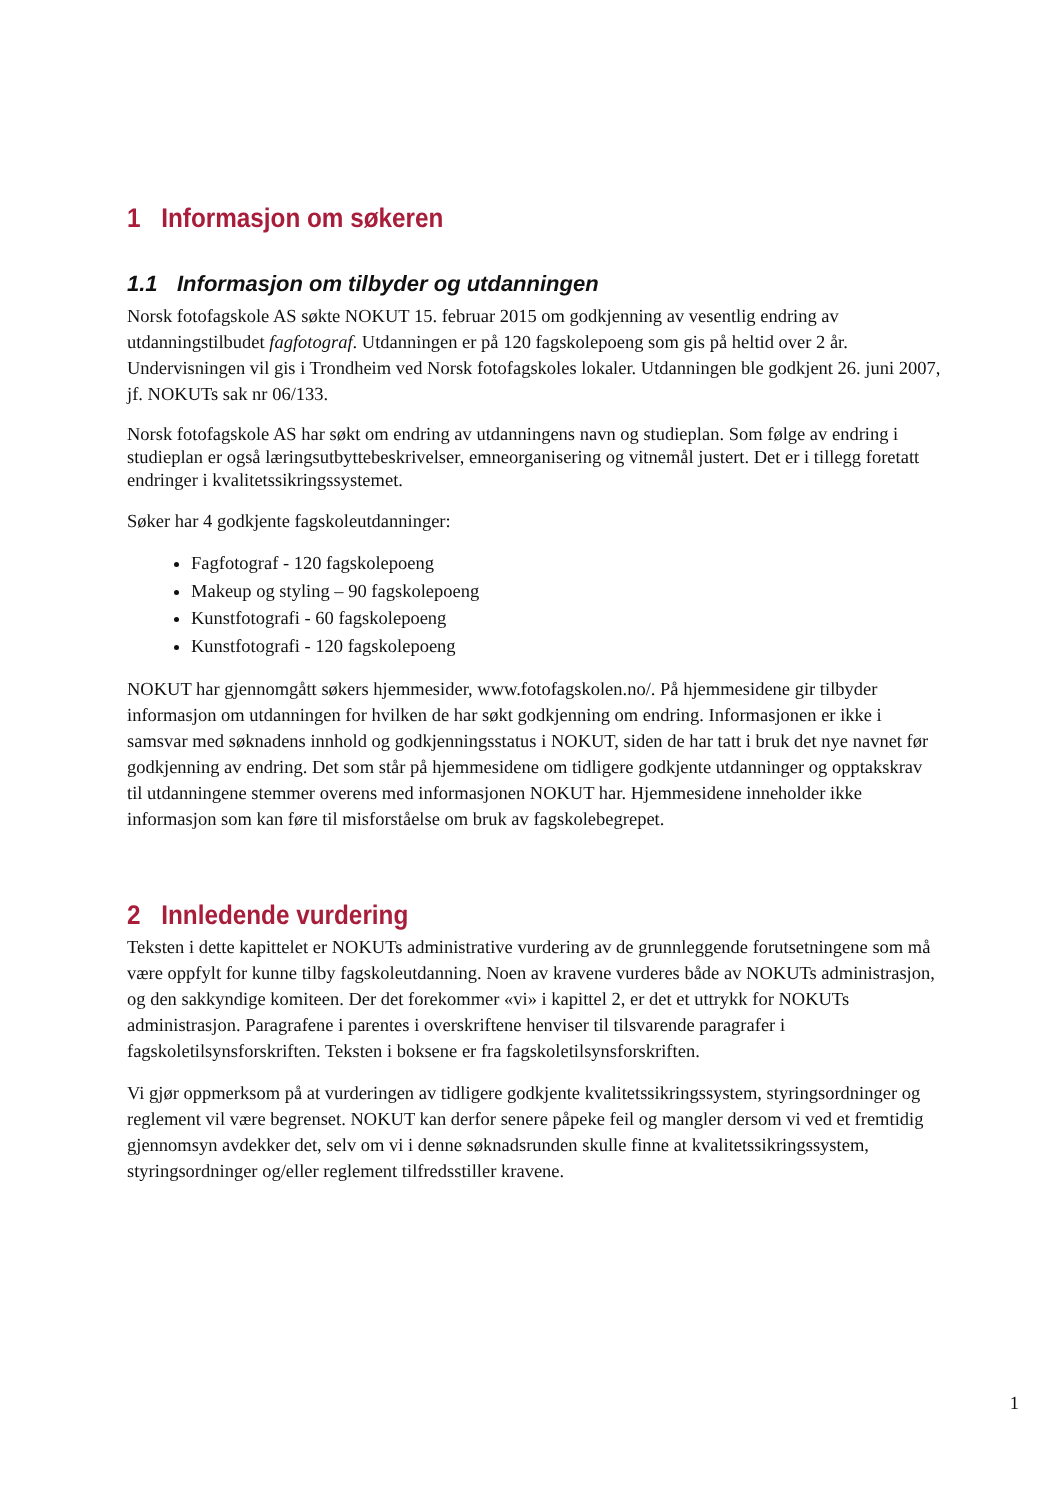1 Informasjon om søkeren
1.1 Informasjon om tilbyder og utdanningen
Norsk fotofagskole AS søkte NOKUT 15. februar 2015 om godkjenning av vesentlig endring av utdanningstilbudet fagfotograf. Utdanningen er på 120 fagskolepoeng som gis på heltid over 2 år. Undervisningen vil gis i Trondheim ved Norsk fotofagskoles lokaler. Utdanningen ble godkjent 26. juni 2007, jf. NOKUTs sak nr 06/133.
Norsk fotofagskole AS har søkt om endring av utdanningens navn og studieplan. Som følge av endring i studieplan er også læringsutbyttebeskrivelser, emneorganisering og vitnemål justert. Det er i tillegg foretatt endringer i kvalitetssikringssystemet.
Søker har 4 godkjente fagskoleutdanninger:
Fagfotograf - 120 fagskolepoeng
Makeup og styling – 90 fagskolepoeng
Kunstfotografi - 60 fagskolepoeng
Kunstfotografi - 120 fagskolepoeng
NOKUT har gjennomgått søkers hjemmesider, www.fotofagskolen.no/. På hjemmesidene gir tilbyder informasjon om utdanningen for hvilken de har søkt godkjenning om endring. Informasjonen er ikke i samsvar med søknadens innhold og godkjenningsstatus i NOKUT, siden de har tatt i bruk det nye navnet før godkjenning av endring. Det som står på hjemmesidene om tidligere godkjente utdanninger og opptakskrav til utdanningene stemmer overens med informasjonen NOKUT har. Hjemmesidene inneholder ikke informasjon som kan føre til misforståelse om bruk av fagskolebegrepet.
2 Innledende vurdering
Teksten i dette kapittelet er NOKUTs administrative vurdering av de grunnleggende forutsetningene som må være oppfylt for kunne tilby fagskoleutdanning. Noen av kravene vurderes både av NOKUTs administrasjon, og den sakkyndige komiteen. Der det forekommer «vi» i kapittel 2, er det et uttrykk for NOKUTs administrasjon. Paragrafene i parentes i overskriftene henviser til tilsvarende paragrafer i fagskoletilsynsforskriften. Teksten i boksene er fra fagskoletilsynsforskriften.
Vi gjør oppmerksom på at vurderingen av tidligere godkjente kvalitetssikringssystem, styringsordninger og reglement vil være begrenset. NOKUT kan derfor senere påpeke feil og mangler dersom vi ved et fremtidig gjennomsyn avdekker det, selv om vi i denne søknadsrunden skulle finne at kvalitetssikringssystem, styringsordninger og/eller reglement tilfredsstiller kravene.
1